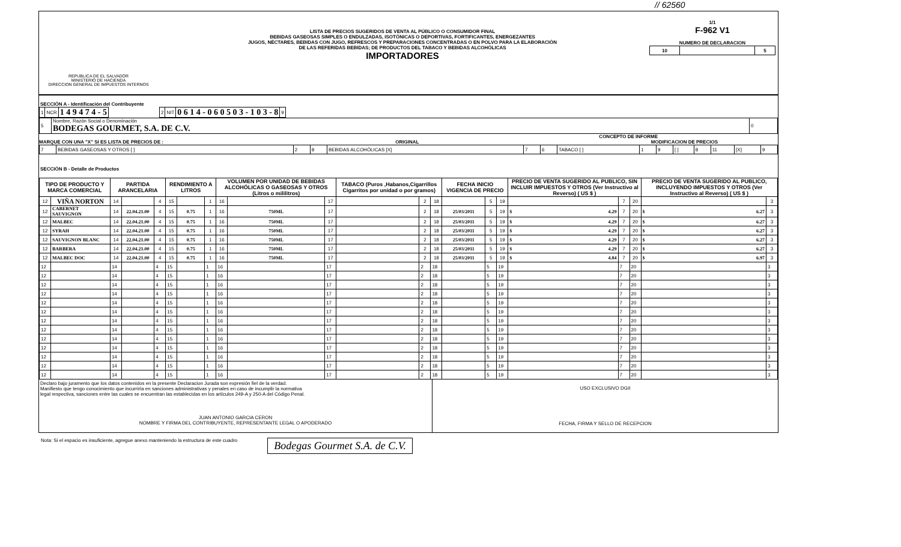// 62560
REPUBLICA DE EL SALVADOR
MINISTERIO DE HACIENDA
DIRECCION GENERAL DE IMPUESTOS INTERNOS
LISTA DE PRECIOS SUGERIDOS DE VENTA AL PÚBLICO O CONSUMIDOR FINAL
BEBIDAS GASEOSAS SIMPLES O ENDULZADAS, ISOTÓNICAS O DEPORTIVAS, FORTIFICANTES, ENERGEZANTES
JUGOS, NÉCTARES, BEBIDAS CON JUGO, REFRESCOS Y PREPARACIONES CONCENTRADAS O EN POLVO PARA LA ELABORACIÓN
DE LAS REFERIDAS BEBIDAS; DE PRODUCTOS DEL TABACO Y BEBIDAS ALCOHÓLICAS
IMPORTADORES
1/1
F-962 V1
NUMERO DE DECLARACION
| 10 | | 5 |
SECCIÓN A - Identificación del Contribuyente
| 1 | NCR | 1 4 9 4 7 4 - 5 | | 2 | NIT | 0 6 1 4 - 0 6 0 5 0 3 - 1 0 3 - 8 | 9 |
| 5 | Nombre, Razón Social o Denominación BODEGAS GOURMET, S.A. DE C.V. | 0 |
CONCEPTO DE INFORME
MARQUE CON UNA "X" SI ES LISTA DE PRECIOS DE : ORIGINAL MODIFICACION DE PRECIOS
| 7 | BEBIDAS GASEOSAS Y OTROS [ ] | 2 | 8 | BEBIDAS ALCOHÓLICAS [X] | 7 | 6 | TABACO [ ] | 1 | 9 | [ ] | 8 | 11 | [X] | 9 |
SECCIÓN B - Detalle de Productos
| TIPO DE PRODUCTO Y MARCA COMERCIAL | | PARTIDA ARANCELARIA | | | RENDIMIENTO A LITROS | | | VOLUMEN POR UNIDAD DE BEBIDAS ALCOHÓLICAS O GASEOSAS Y OTROS (Litros o mililitros) | | | TABACO (Puros ,Habanos,Cigarrillos Cigarritos por unidad o por gramos) | | | FECHA INICIO VIGENCIA DE PRECIO | | | PRECIO DE VENTA SUGERIDO AL PUBLICO, SIN INCLUIR IMPUESTOS Y OTROS (Ver Instructivo al Reverso) ( US $ ) | | | PRECIO DE VENTA SUGERIDO AL PUBLICO, INCLUYENDO IMPUESTOS Y OTROS (Ver Instructivo al Reverso) ( US $ ) | |
| --- | --- | --- | --- | --- | --- | --- | --- | --- | --- | --- | --- | --- | --- | --- | --- | --- | --- | --- | --- | --- | --- |
| 12 | VIÑA NORTON | 14 | | 4 | 15 | | 1 | 16 | | 17 | | 2 | 18 | | 5 | 19 | | 7 | 20 | | 3 |
| 12 | CABERNET SAUVIGNON | 14 | 22.04.21.00 | 4 | 15 | 0.75 | 1 | 16 | 750ML | 17 | | 2 | 18 | 25/03/2011 | 5 | 19 | $ 4.29 | 7 | 20 | $ 6.27 | 3 |
| 12 | MALBEC | 14 | 22.04.21.00 | 4 | 15 | 0.75 | 1 | 16 | 750ML | 17 | | 2 | 18 | 25/03/2011 | 5 | 19 | $ 4.29 | 7 | 20 | $ 6.27 | 3 |
| 12 | SYRAH | 14 | 22.04.21.00 | 4 | 15 | 0.75 | 1 | 16 | 750ML | 17 | | 2 | 18 | 25/03/2011 | 5 | 19 | $ 4.29 | 7 | 20 | $ 6.27 | 3 |
| 12 | SAUVIGNON BLANC | 14 | 22.04.21.00 | 4 | 15 | 0.75 | 1 | 16 | 750ML | 17 | | 2 | 18 | 25/03/2011 | 5 | 19 | $ 4.29 | 7 | 20 | $ 6.27 | 3 |
| 12 | BARBERA | 14 | 22.04.21.00 | 4 | 15 | 0.75 | 1 | 16 | 750ML | 17 | | 2 | 18 | 25/03/2011 | 5 | 19 | $ 4.29 | 7 | 20 | $ 6.27 | 3 |
| 12 | MALBEC DOC | 14 | 22.04.21.00 | 4 | 15 | 0.75 | 1 | 16 | 750ML | 17 | | 2 | 18 | 25/03/2011 | 5 | 19 | $ 4.84 | 7 | 20 | $ 6.97 | 3 |
| 12 | | 14 | | 4 | 15 | | 1 | 16 | | 17 | | 2 | 18 | | 5 | 19 | | 7 | 20 | | 3 |
| 12 | | 14 | | 4 | 15 | | 1 | 16 | | 17 | | 2 | 18 | | 5 | 19 | | 7 | 20 | | 3 |
| 12 | | 14 | | 4 | 15 | | 1 | 16 | | 17 | | 2 | 18 | | 5 | 19 | | 7 | 20 | | 3 |
| 12 | | 14 | | 4 | 15 | | 1 | 16 | | 17 | | 2 | 18 | | 5 | 19 | | 7 | 20 | | 3 |
| 12 | | 14 | | 4 | 15 | | 1 | 16 | | 17 | | 2 | 18 | | 5 | 19 | | 7 | 20 | | 3 |
| 12 | | 14 | | 4 | 15 | | 1 | 16 | | 17 | | 2 | 18 | | 5 | 19 | | 7 | 20 | | 3 |
| 12 | | 14 | | 4 | 15 | | 1 | 16 | | 17 | | 2 | 18 | | 5 | 19 | | 7 | 20 | | 3 |
| 12 | | 14 | | 4 | 15 | | 1 | 16 | | 17 | | 2 | 18 | | 5 | 19 | | 7 | 20 | | 3 |
| 12 | | 14 | | 4 | 15 | | 1 | 16 | | 17 | | 2 | 18 | | 5 | 19 | | 7 | 20 | | 3 |
| 12 | | 14 | | 4 | 15 | | 1 | 16 | | 17 | | 2 | 18 | | 5 | 19 | | 7 | 20 | | 3 |
| 12 | | 14 | | 4 | 15 | | 1 | 16 | | 17 | | 2 | 18 | | 5 | 19 | | 7 | 20 | | 3 |
| 12 | | 14 | | 4 | 15 | | 1 | 16 | | 17 | | 2 | 18 | | 5 | 19 | | 7 | 20 | | 3 |
| 12 | | 14 | | 4 | 15 | | 1 | 16 | | 17 | | 2 | 18 | | 5 | 19 | | 7 | 20 | | 3 |
Declaro bajo juramento que los datos contenidos en la presente Declaracion Jurada son expresión fiel de la verdad.
Manifiesto que tengo conocimiento que incurriría en sanciones administrativas y penales en caso de incumplir la normativa
legal respectiva, sanciones entre las cuales se encuentran las establecidas en los artículos 249-A y 250-A del Código Penal.
JUAN ANTONIO GARCIA CERON
NOMBRE Y FIRMA DEL CONTRIBUYENTE, REPRESENTANTE LEGAL O APODERADO
USO EXCLUSIVO DGII
FECHA, FIRMA Y SELLO DE RECEPCION
Nota: Si el espacio es insuficiente, agregue anexo manteniendo la estructura de este cuadro Bodegas Gourmet S.A. de C.V.